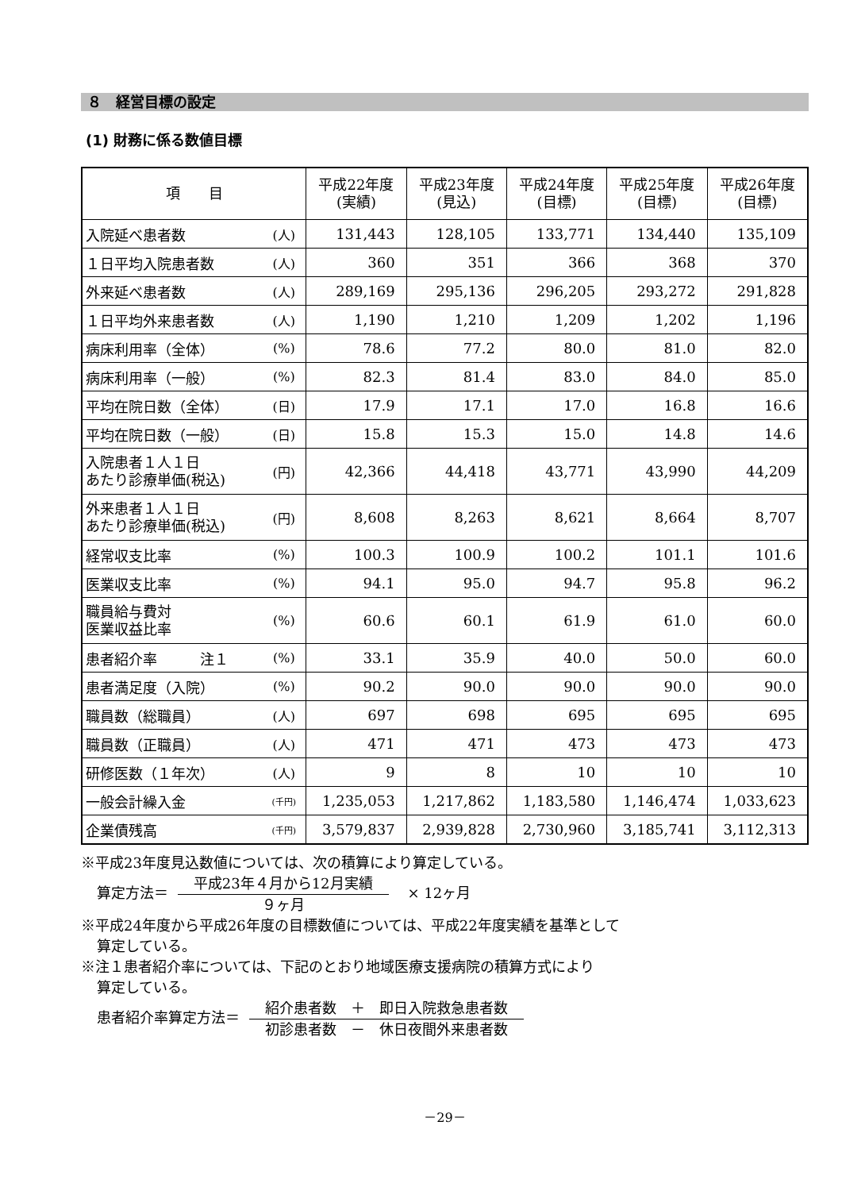８　経営目標の設定
(1) 財務に係る数値目標
| 項 目 | | 平成22年度 (実績) | 平成23年度 (見込) | 平成24年度 (目標) | 平成25年度 (目標) | 平成26年度 (目標) |
| --- | --- | --- | --- | --- | --- | --- |
| 入院延べ患者数 | (人) | 131,443 | 128,105 | 133,771 | 134,440 | 135,109 |
| １日平均入院患者数 | (人) | 360 | 351 | 366 | 368 | 370 |
| 外来延べ患者数 | (人) | 289,169 | 295,136 | 296,205 | 293,272 | 291,828 |
| １日平均外来患者数 | (人) | 1,190 | 1,210 | 1,209 | 1,202 | 1,196 |
| 病床利用率（全体） | (%) | 78.6 | 77.2 | 80.0 | 81.0 | 82.0 |
| 病床利用率（一般） | (%) | 82.3 | 81.4 | 83.0 | 84.0 | 85.0 |
| 平均在院日数（全体） | (日) | 17.9 | 17.1 | 17.0 | 16.8 | 16.6 |
| 平均在院日数（一般） | (日) | 15.8 | 15.3 | 15.0 | 14.8 | 14.6 |
| 入院患者１人１日 あたり診療単価(税込) | (円) | 42,366 | 44,418 | 43,771 | 43,990 | 44,209 |
| 外来患者１人１日 あたり診療単価(税込) | (円) | 8,608 | 8,263 | 8,621 | 8,664 | 8,707 |
| 経常収支比率 | (%) | 100.3 | 100.9 | 100.2 | 101.1 | 101.6 |
| 医業収支比率 | (%) | 94.1 | 95.0 | 94.7 | 95.8 | 96.2 |
| 職員給与費対 医業収益比率 | (%) | 60.6 | 60.1 | 61.9 | 61.0 | 60.0 |
| 患者紹介率 注１ | (%) | 33.1 | 35.9 | 40.0 | 50.0 | 60.0 |
| 患者満足度（入院） | (%) | 90.2 | 90.0 | 90.0 | 90.0 | 90.0 |
| 職員数（総職員） | (人) | 697 | 698 | 695 | 695 | 695 |
| 職員数（正職員） | (人) | 471 | 471 | 473 | 473 | 473 |
| 研修医数（１年次） | (人) | 9 | 8 | 10 | 10 | 10 |
| 一般会計繰入金 | (千円) | 1,235,053 | 1,217,862 | 1,183,580 | 1,146,474 | 1,033,623 |
| 企業債残高 | (千円) | 3,579,837 | 2,939,828 | 2,730,960 | 3,185,741 | 3,112,313 |
※平成23年度見込数値については、次の積算により算定している。
算定方法＝
平成23年４月から12月実績
９ヶ月
　× 12ヶ月
※平成24年度から平成26年度の目標数値については、平成22年度実績を基準として
算定している。
※注１患者紹介率については、下記のとおり地域医療支援病院の積算方式により
算定している。
患者紹介率算定方法＝
紹介患者数　＋　即日入院救急患者数
初診患者数　－　休日夜間外来患者数
－29－